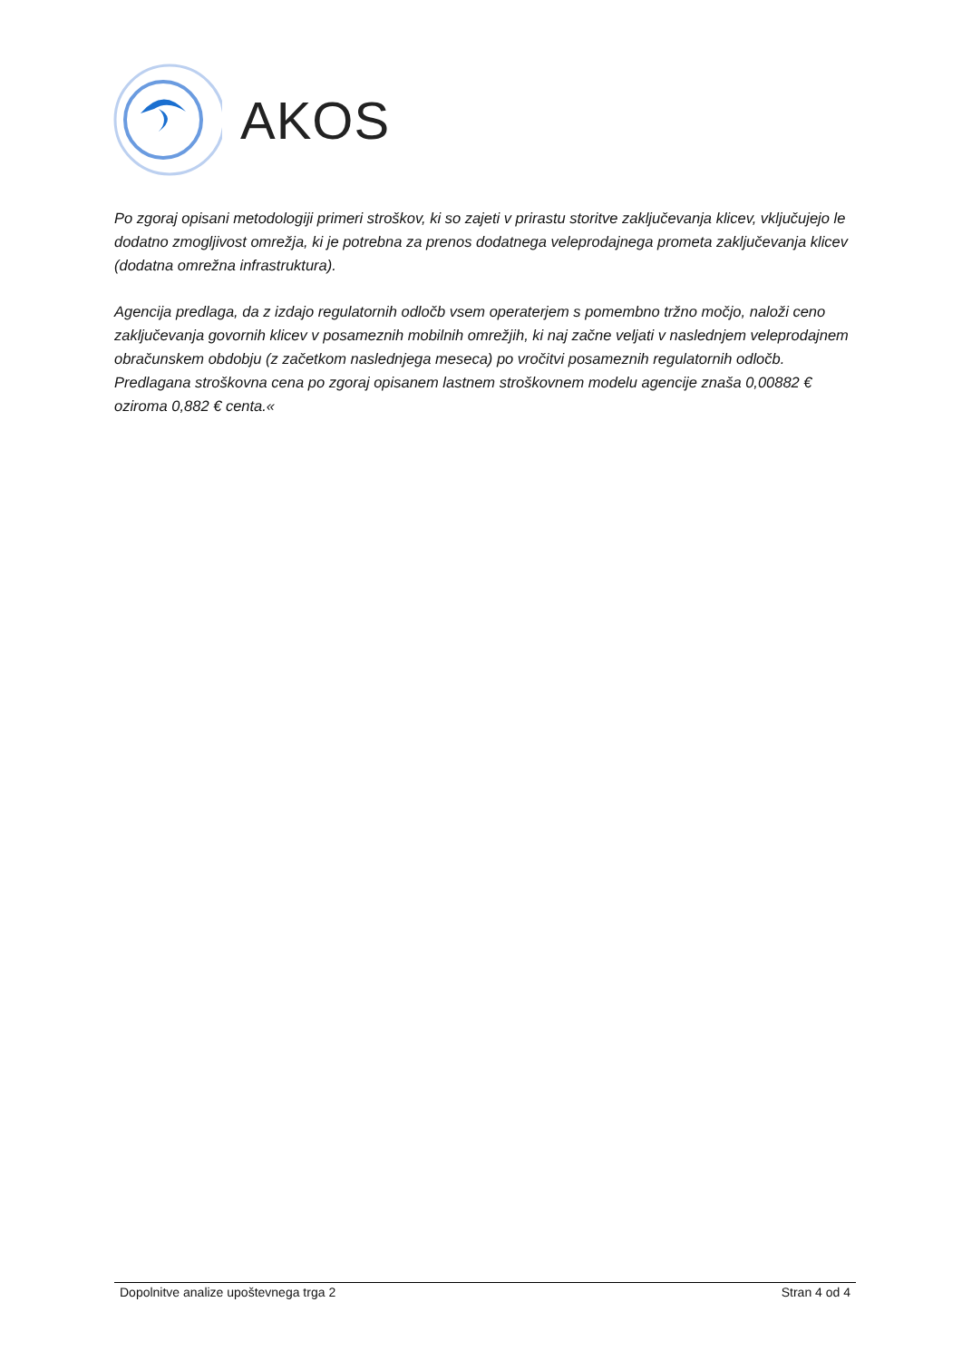AKOS
Po zgoraj opisani metodologiji primeri stroškov, ki so zajeti v prirastu storitve zaključevanja klicev, vključujejo le dodatno zmogljivost omrežja, ki je potrebna za prenos dodatnega veleprodajnega prometa zaključevanja klicev (dodatna omrežna infrastruktura).
Agencija predlaga, da z izdajo regulatornih odločb vsem operaterjem s pomembno tržno močjo, naloži ceno zaključevanja govornih klicev v posameznih mobilnih omrežjih, ki naj začne veljati v naslednjem veleprodajnem obračunskem obdobju (z začetkom naslednjega meseca) po vročitvi posameznih regulatornih odločb. Predlagana stroškovna cena po zgoraj opisanem lastnem stroškovnem modelu agencije znaša 0,00882 € oziroma 0,882 € centa.«
Dopolnitve analize upoštevnega trga 2 Stran 4 od 4